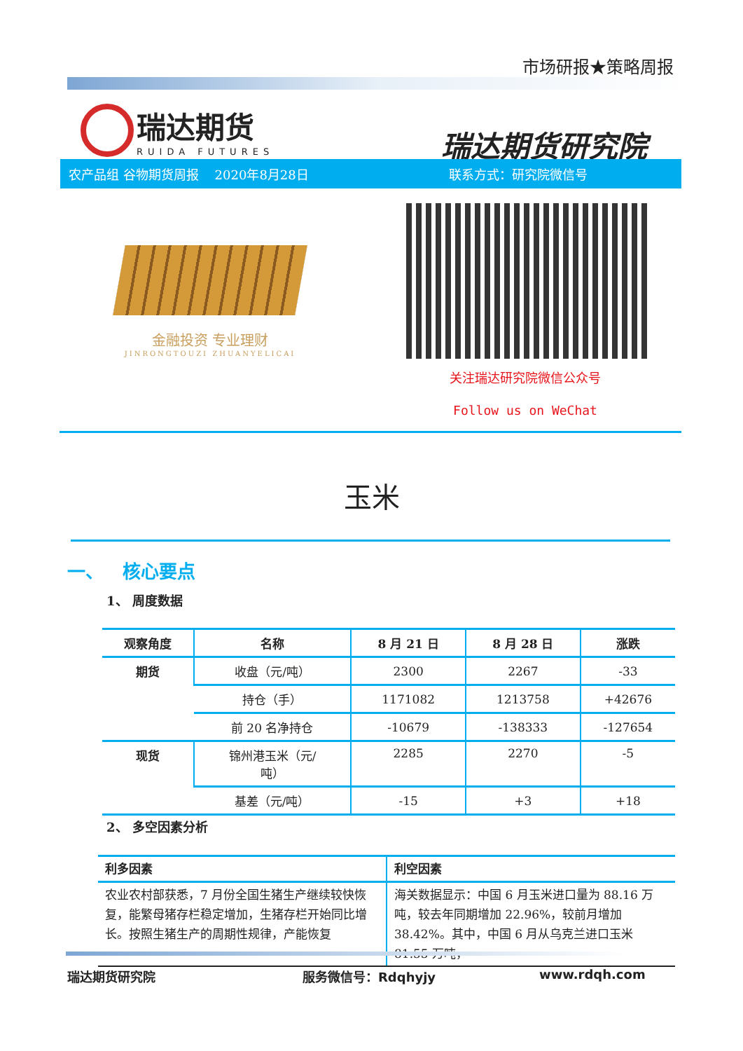市场研报★策略周报
瑞达期货
RUIDA FUTURES
瑞达期货研究院
农产品组 谷物期货周报 2020年8月28日 联系方式：研究院微信号
金融投资 专业理财
JINRONGTOUZI ZHUANYELICAI
关注瑞达研究院微信公众号
Follow us on WeChat
玉米
一、 核心要点
1、 周度数据
| 观察角度 | 名称 | 8 月 21 日 | 8 月 28 日 | 涨跌 |
| --- | --- | --- | --- | --- |
| 期货 | 收盘（元/吨） | 2300 | 2267 | -33 |
| | 持仓（手） | 1171082 | 1213758 | +42676 |
| | 前 20 名净持仓 | -10679 | -138333 | -127654 |
| 现货 | 锦州港玉米（元/ 吨） | 2285 | 2270 | -5 |
| | 基差（元/吨） | -15 | +3 | +18 |
2、 多空因素分析
| 利多因素 | 利空因素 |
| --- | --- |
| 农业农村部获悉，7 月份全国生猪生产继续较快恢复，能繁母猪存栏稳定增加，生猪存栏开始同比增长。按照生猪生产的周期性规律，产能恢复 | 海关数据显示：中国 6 月玉米进口量为 88.16 万吨，较去年同期增加 22.96%，较前月增加 38.42%。其中，中国 6 月从乌克兰进口玉米 81.55 万吨， |
瑞达期货研究院 服务微信号：Rdqhyjy www.rdqh.com